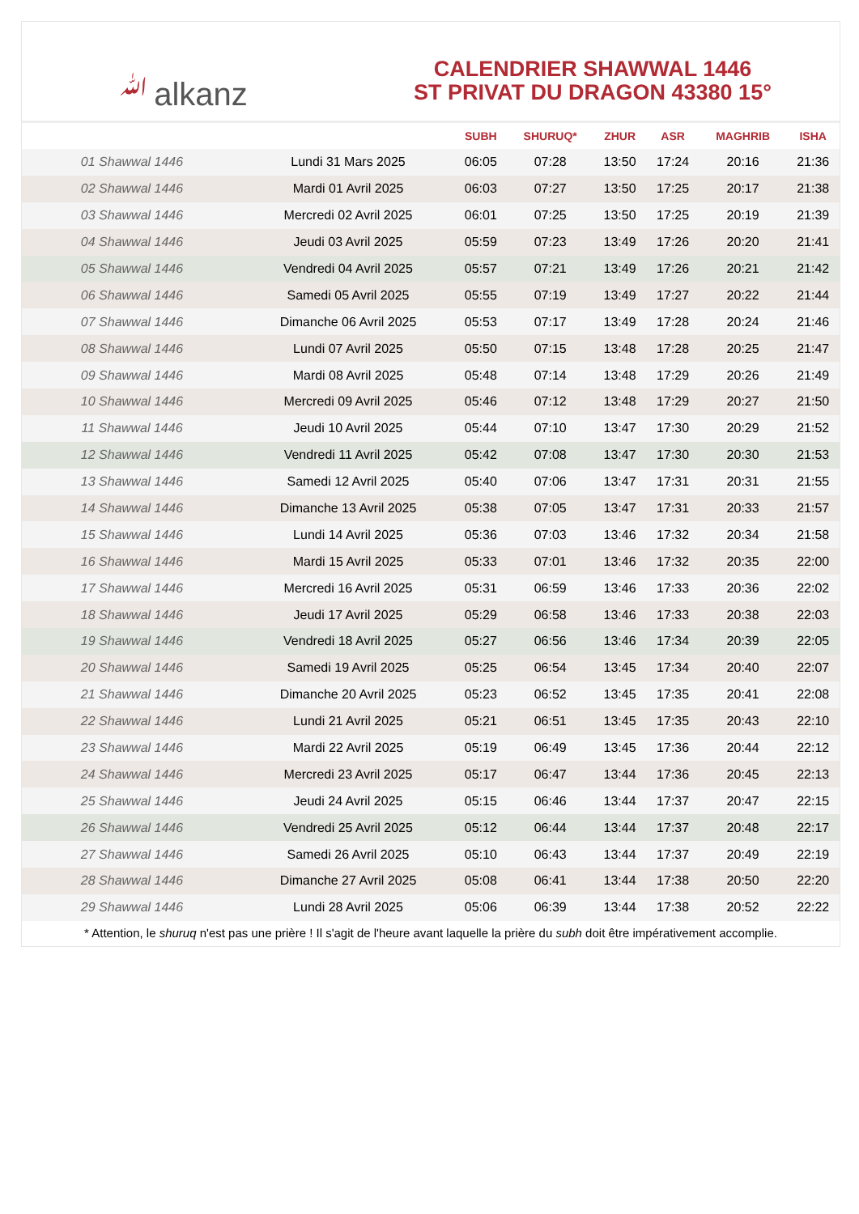ﷲalkanz
CALENDRIER SHAWWAL 1446
ST PRIVAT DU DRAGON 43380 15°
| | | SUBH | SHURUQ* | ZHUR | ASR | MAGHRIB | ISHA |
| --- | --- | --- | --- | --- | --- | --- | --- |
| 01 Shawwal 1446 | Lundi 31 Mars 2025 | 06:05 | 07:28 | 13:50 | 17:24 | 20:16 | 21:36 |
| 02 Shawwal 1446 | Mardi 01 Avril 2025 | 06:03 | 07:27 | 13:50 | 17:25 | 20:17 | 21:38 |
| 03 Shawwal 1446 | Mercredi 02 Avril 2025 | 06:01 | 07:25 | 13:50 | 17:25 | 20:19 | 21:39 |
| 04 Shawwal 1446 | Jeudi 03 Avril 2025 | 05:59 | 07:23 | 13:49 | 17:26 | 20:20 | 21:41 |
| 05 Shawwal 1446 | Vendredi 04 Avril 2025 | 05:57 | 07:21 | 13:49 | 17:26 | 20:21 | 21:42 |
| 06 Shawwal 1446 | Samedi 05 Avril 2025 | 05:55 | 07:19 | 13:49 | 17:27 | 20:22 | 21:44 |
| 07 Shawwal 1446 | Dimanche 06 Avril 2025 | 05:53 | 07:17 | 13:49 | 17:28 | 20:24 | 21:46 |
| 08 Shawwal 1446 | Lundi 07 Avril 2025 | 05:50 | 07:15 | 13:48 | 17:28 | 20:25 | 21:47 |
| 09 Shawwal 1446 | Mardi 08 Avril 2025 | 05:48 | 07:14 | 13:48 | 17:29 | 20:26 | 21:49 |
| 10 Shawwal 1446 | Mercredi 09 Avril 2025 | 05:46 | 07:12 | 13:48 | 17:29 | 20:27 | 21:50 |
| 11 Shawwal 1446 | Jeudi 10 Avril 2025 | 05:44 | 07:10 | 13:47 | 17:30 | 20:29 | 21:52 |
| 12 Shawwal 1446 | Vendredi 11 Avril 2025 | 05:42 | 07:08 | 13:47 | 17:30 | 20:30 | 21:53 |
| 13 Shawwal 1446 | Samedi 12 Avril 2025 | 05:40 | 07:06 | 13:47 | 17:31 | 20:31 | 21:55 |
| 14 Shawwal 1446 | Dimanche 13 Avril 2025 | 05:38 | 07:05 | 13:47 | 17:31 | 20:33 | 21:57 |
| 15 Shawwal 1446 | Lundi 14 Avril 2025 | 05:36 | 07:03 | 13:46 | 17:32 | 20:34 | 21:58 |
| 16 Shawwal 1446 | Mardi 15 Avril 2025 | 05:33 | 07:01 | 13:46 | 17:32 | 20:35 | 22:00 |
| 17 Shawwal 1446 | Mercredi 16 Avril 2025 | 05:31 | 06:59 | 13:46 | 17:33 | 20:36 | 22:02 |
| 18 Shawwal 1446 | Jeudi 17 Avril 2025 | 05:29 | 06:58 | 13:46 | 17:33 | 20:38 | 22:03 |
| 19 Shawwal 1446 | Vendredi 18 Avril 2025 | 05:27 | 06:56 | 13:46 | 17:34 | 20:39 | 22:05 |
| 20 Shawwal 1446 | Samedi 19 Avril 2025 | 05:25 | 06:54 | 13:45 | 17:34 | 20:40 | 22:07 |
| 21 Shawwal 1446 | Dimanche 20 Avril 2025 | 05:23 | 06:52 | 13:45 | 17:35 | 20:41 | 22:08 |
| 22 Shawwal 1446 | Lundi 21 Avril 2025 | 05:21 | 06:51 | 13:45 | 17:35 | 20:43 | 22:10 |
| 23 Shawwal 1446 | Mardi 22 Avril 2025 | 05:19 | 06:49 | 13:45 | 17:36 | 20:44 | 22:12 |
| 24 Shawwal 1446 | Mercredi 23 Avril 2025 | 05:17 | 06:47 | 13:44 | 17:36 | 20:45 | 22:13 |
| 25 Shawwal 1446 | Jeudi 24 Avril 2025 | 05:15 | 06:46 | 13:44 | 17:37 | 20:47 | 22:15 |
| 26 Shawwal 1446 | Vendredi 25 Avril 2025 | 05:12 | 06:44 | 13:44 | 17:37 | 20:48 | 22:17 |
| 27 Shawwal 1446 | Samedi 26 Avril 2025 | 05:10 | 06:43 | 13:44 | 17:37 | 20:49 | 22:19 |
| 28 Shawwal 1446 | Dimanche 27 Avril 2025 | 05:08 | 06:41 | 13:44 | 17:38 | 20:50 | 22:20 |
| 29 Shawwal 1446 | Lundi 28 Avril 2025 | 05:06 | 06:39 | 13:44 | 17:38 | 20:52 | 22:22 |
* Attention, le shuruq n'est pas une prière ! Il s'agit de l'heure avant laquelle la prière du subh doit être impérativement accomplie.